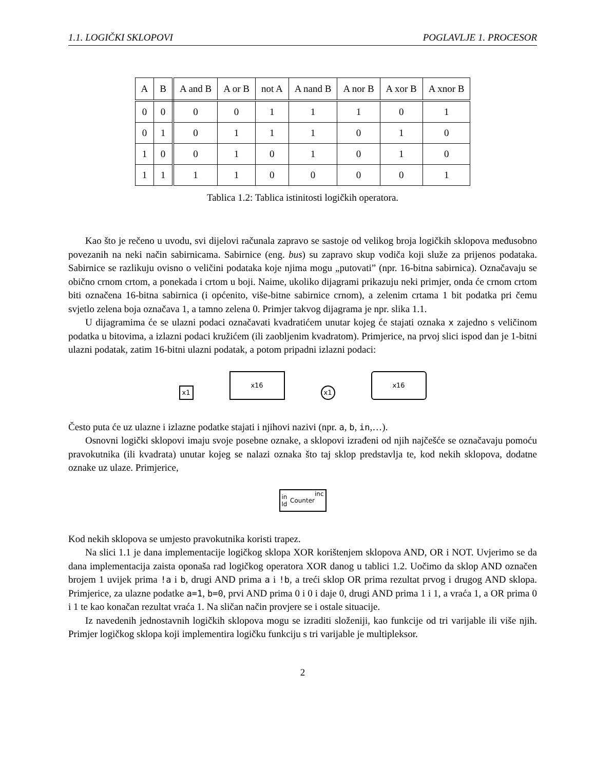1.1. LOGIČKI SKLOPOVI POGLAVLJE 1. PROCESOR
| A | B | A and B | A or B | not A | A nand B | A nor B | A xor B | A xnor B |
| --- | --- | --- | --- | --- | --- | --- | --- | --- |
| 0 | 0 | 0 | 0 | 1 | 1 | 1 | 0 | 1 |
| 0 | 1 | 0 | 1 | 1 | 1 | 0 | 1 | 0 |
| 1 | 0 | 0 | 1 | 0 | 1 | 0 | 1 | 0 |
| 1 | 1 | 1 | 1 | 0 | 0 | 0 | 0 | 1 |
Tablica 1.2: Tablica istinitosti logičkih operatora.
Kao što je rečeno u uvodu, svi dijelovi računala zapravo se sastoje od velikog broja logičkih sklopova međusobno povezanih na neki način sabirnicama. Sabirnice (eng. bus) su zapravo skup vodiča koji služe za prijenos podataka. Sabirnice se razlikuju ovisno o veličini podataka koje njima mogu „putovati” (npr. 16-bitna sabirnica). Označavaju se obično crnom crtom, a ponekada i crtom u boji. Naime, ukoliko dijagrami prikazuju neki primjer, onda će crnom crtom biti označena 16-bitna sabirnica (i općenito, više-bitne sabirnice crnom), a zelenim crtama 1 bit podatka pri čemu svjetlo zelena boja označava 1, a tamno zelena 0. Primjer takvog dijagrama je npr. slika 1.1.
U dijagramima će se ulazni podaci označavati kvadratićem unutar kojeg će stajati oznaka x zajedno s veličinom podatka u bitovima, a izlazni podaci kružićem (ili zaobljenim kvadratom). Primjerice, na prvoj slici ispod dan je 1-bitni ulazni podatak, zatim 16-bitni ulazni podatak, a potom pripadni izlazni podaci:
x1
x16
x1
x16
Često puta će uz ulazne i izlazne podatke stajati i njihovi nazivi (npr. a, b, in,…).
Osnovni logički sklopovi imaju svoje posebne oznake, a sklopovi izrađeni od njih najčešće se označavaju pomoću pravokutnika (ili kvadrata) unutar kojeg se nalazi oznaka što taj sklop predstavlja te, kod nekih sklopova, dodatne oznake uz ulaze. Primjerice,
in ld Counter inc
Kod nekih sklopova se umjesto pravokutnika koristi trapez.
Na slici 1.1 je dana implementacije logičkog sklopa XOR korištenjem sklopova AND, OR i NOT. Uvjerimo se da dana implementacija zaista oponaša rad logičkog operatora XOR danog u tablici 1.2. Uočimo da sklop AND označen brojem 1 uvijek prima !a i b, drugi AND prima a i !b, a treći sklop OR prima rezultat prvog i drugog AND sklopa. Primjerice, za ulazne podatke a=1, b=0, prvi AND prima 0 i 0 i daje 0, drugi AND prima 1 i 1, a vraća 1, a OR prima 0 i 1 te kao konačan rezultat vraća 1. Na sličan način provjere se i ostale situacije.
Iz navedenih jednostavnih logičkih sklopova mogu se izraditi složeniji, kao funkcije od tri varijable ili više njih. Primjer logičkog sklopa koji implementira logičku funkciju s tri varijable je multipleksor.
2